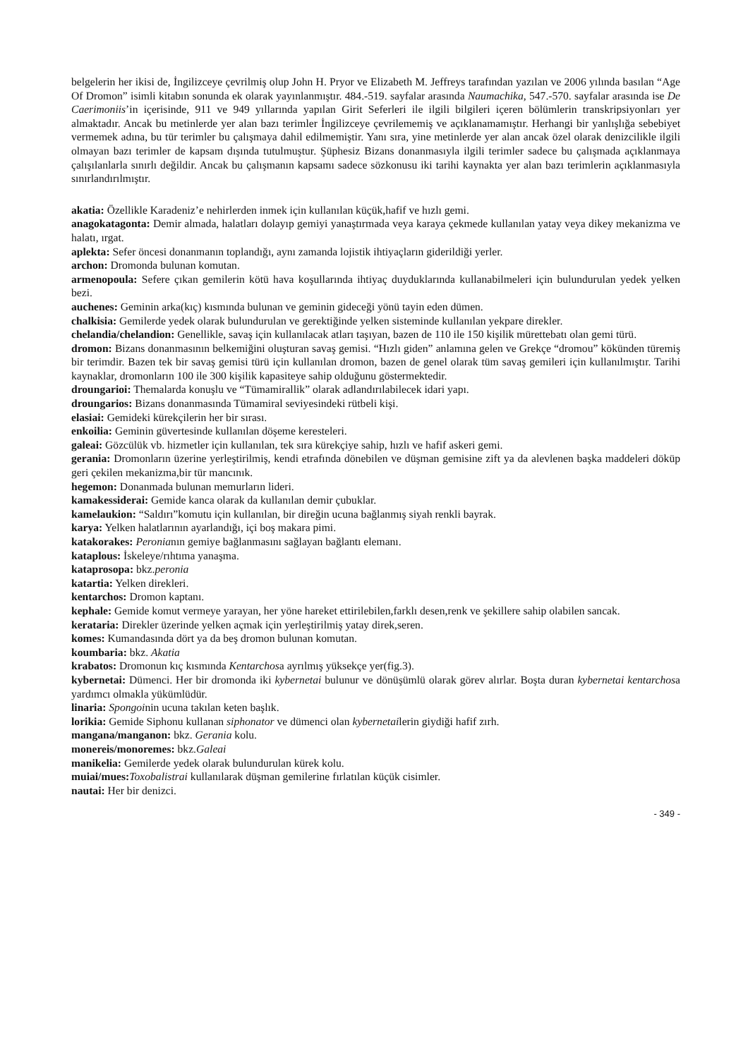belgelerin her ikisi de, İngilizceye çevrilmiş olup John H. Pryor ve Elizabeth M. Jeffreys tarafından yazılan ve 2006 yılında basılan “Age Of Dromon” isimli kitabın sonunda ek olarak yayınlanmıştır. 484.-519. sayfalar arasında Naumachika, 547.-570. sayfalar arasında ise De Caerimoniis’in içerisinde, 911 ve 949 yıllarında yapılan Girit Seferleri ile ilgili bilgileri içeren bölümlerin transkripsiyonları yer almaktadır. Ancak bu metinlerde yer alan bazı terimler İngilizceye çevrilememiş ve açıklanamamıştır. Herhangi bir yanlışlığa sebebiyet vermemek adına, bu tür terimler bu çalışmaya dahil edilmemiştir. Yanı sıra, yine metinlerde yer alan ancak özel olarak denizcilikle ilgili olmayan bazı terimler de kapsam dışında tutulmuştur. Şüphesiz Bizans donanmasıyla ilgili terimler sadece bu çalışmada açıklanmaya çalışılanlarla sınırlı değildir. Ancak bu çalışmanın kapsamı sadece sözkonusu iki tarihi kaynakta yer alan bazı terimlerin açıklanmasıyla sınırlandırılmıştır.
akatia: Özellikle Karadeniz’e nehirlerden inmek için kullanılan küçük,hafif ve hızlı gemi.
anagokatagonta: Demir almada, halatları dolayıp gemiyi yanaştırmada veya karaya çekmede kullanılan yatay veya dikey mekanizma ve halatı, ırgat.
aplekta: Sefer öncesi donanmanın toplandığı, aynı zamanda lojistik ihtiyaçların giderildiği yerler.
archon: Dromonda bulunan komutan.
armenopoula: Sefere çıkan gemilerin kötü hava koşullarında ihtiyaç duyduklarında kullanabilmeleri için bulundurulan yedek yelken bezi.
auchenes: Geminin arka(kıç) kısmında bulunan ve geminin gideceği yönü tayin eden dümen.
chalkisia: Gemilerde yedek olarak bulundurulan ve gerektiğinde yelken sisteminde kullanılan yekpare direkler.
chelandia/chelandion: Genellikle, savaş için kullanılacak atları taşıyan, bazen de 110 ile 150 kişilik mürettebatı olan gemi türü.
dromon: Bizans donanmasının belkemiğini oluşturan savaş gemisi. “Hızlı giden” anlamına gelen ve Grekçe “dromou” kökünden türemiş bir terimdir. Bazen tek bir savaş gemisi türü için kullanılan dromon, bazen de genel olarak tüm savaş gemileri için kullanılmıştır. Tarihi kaynaklar, dromonların 100 ile 300 kişilik kapasiteye sahip olduğunu göstermektedir.
droungarioi: Themalarda konuşlu ve “Tümamirallik” olarak adlandırılabilecek idari yapı.
droungarios: Bizans donanmasında Tümamiral seviyesindeki rütbeli kişi.
elasiai: Gemideki kürekçilerin her bir sırası.
enkoilia: Geminin güvertesinde kullanılan döşeme keresteleri.
galeai: Gözcülük vb. hizmetler için kullanılan, tek sıra kürekçiye sahip, hızlı ve hafif askeri gemi.
gerania: Dromonların üzerine yerleştirilmiş, kendi etrafında dönebilen ve düşman gemisine zift ya da alevlenen başka maddeleri döküp geri çekilen mekanizma,bir tür mancınık.
hegemon: Donanmada bulunan memurların lideri.
kamakessiderai: Gemide kanca olarak da kullanılan demir çubuklar.
kamelaukion: “Saldırı”komutu için kullanılan, bir direğin ucuna bağlanmış siyah renkli bayrak.
karya: Yelken halatlarının ayarlandığı, içi boş makara pimi.
katakorakes: Peronianın gemiye bağlanmasını sağlayan bağlantı elemanı.
kataplous: İskeleye/rıhtıma yanaşma.
kataprosopa: bkz.peronia
katartia: Yelken direkleri.
kentarchos: Dromon kaptanı.
kephale: Gemide komut vermeye yarayan, her yöne hareket ettirilebilen,farklı desen,renk ve şekillere sahip olabilen sancak.
kerataria: Direkler üzerinde yelken açmak için yerleştirilmiş yatay direk,seren.
komes: Kumandasında dört ya da beş dromon bulunan komutan.
koumbaria: bkz. Akatia
krabatos: Dromonun kıç kısmında Kentarchosa ayrılmış yüksekçe yer(fig.3).
kybernetai: Dümenci. Her bir dromonda iki kybernetai bulunur ve dönüşümlü olarak görev alırlar. Boşta duran kybernetai kentarchosa yardımcı olmakla yükümlüdür.
linaria: Spongoinin ucuna takılan keten başlık.
lorikia: Gemide Siphonu kullanan siphonator ve dümenci olan kybernetailerin giydiği hafif zırh.
mangana/manganon: bkz. Gerania kolu.
monereis/monoremes: bkz.Galeai
manikelia: Gemilerde yedek olarak bulundurulan kürek kolu.
muiai/mues: Toxobalistrai kullanılarak düşman gemilerine fırlatılan küçük cisimler.
nautai: Her bir denizci.
- 349 -